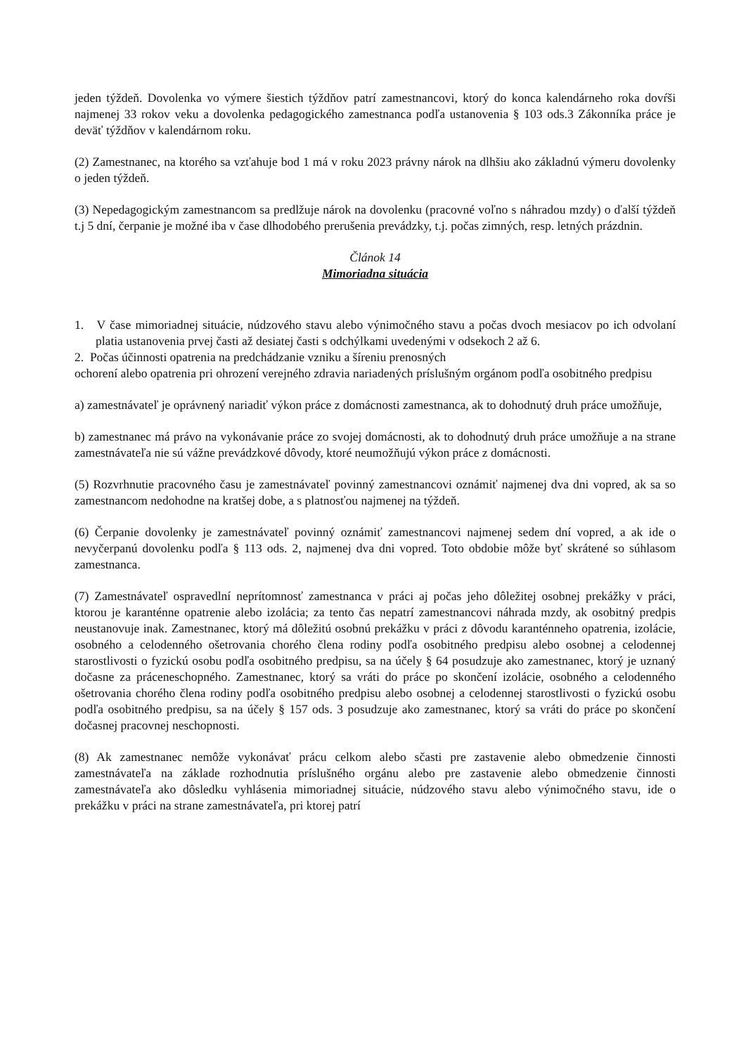jeden týždeň. Dovolenka vo výmere šiestich týždňov patrí zamestnancovi, ktorý do konca kalendárneho roka dovŕši najmenej 33 rokov veku a dovolenka pedagogického zamestnanca podľa ustanovenia § 103 ods.3 Zákonníka práce je deväť týždňov v kalendárnom roku.
(2) Zamestnanec, na ktorého sa vzťahuje bod 1 má v roku 2023 právny nárok na dlhšiu ako základnú výmeru dovolenky o jeden týždeň.
(3) Nepedagogickým zamestnancom sa predlžuje nárok na dovolenku (pracovné voľno s náhradou mzdy) o ďalší týždeň t.j 5 dní, čerpanie je možné iba v čase dlhodobého prerušenia prevádzky, t.j. počas zimných, resp. letných prázdnin.
Článok 14
Mimoriadna situácia
1. V čase mimoriadnej situácie, núdzového stavu alebo výnimočného stavu a počas dvoch mesiacov po ich odvolaní platia ustanovenia prvej časti až desiatej časti s odchýlkami uvedenými v odsekoch 2 až 6.
2. Počas účinnosti opatrenia na predchádzanie vzniku a šíreniu prenosných
ochorení alebo opatrenia pri ohrození verejného zdravia nariadených príslušným orgánom podľa osobitného predpisu
a) zamestnávateľ je oprávnený nariadiť výkon práce z domácnosti zamestnanca, ak to dohodnutý druh práce umožňuje,
b) zamestnanec má právo na vykonávanie práce zo svojej domácnosti, ak to dohodnutý druh práce umožňuje a na strane zamestnávateľa nie sú vážne prevádzkové dôvody, ktoré neumožňujú výkon práce z domácnosti.
(5) Rozvrhnutie pracovného času je zamestnávateľ povinný zamestnancovi oznámiť najmenej dva dni vopred, ak sa so zamestnancom nedohodne na kratšej dobe, a s platnosťou najmenej na týždeň.
(6) Čerpanie dovolenky je zamestnávateľ povinný oznámiť zamestnancovi najmenej sedem dní vopred, a ak ide o nevyčerpanú dovolenku podľa § 113 ods. 2, najmenej dva dni vopred. Toto obdobie môže byť skrátené so súhlasom zamestnanca.
(7) Zamestnávateľ ospravedlní neprítomnosť zamestnanca v práci aj počas jeho dôležitej osobnej prekážky v práci, ktorou je karanténne opatrenie alebo izolácia; za tento čas nepatrí zamestnancovi náhrada mzdy, ak osobitný predpis neustanovuje inak. Zamestnanec, ktorý má dôležitú osobnú prekážku v práci z dôvodu karanténneho opatrenia, izolácie, osobného a celodenného ošetrovania chorého člena rodiny podľa osobitného predpisu alebo osobnej a celodennej starostlivosti o fyzickú osobu podľa osobitného predpisu, sa na účely § 64 posudzuje ako zamestnanec, ktorý je uznaný dočasne za práceneschopného. Zamestnanec, ktorý sa vráti do práce po skončení izolácie, osobného a celodenného ošetrovania chorého člena rodiny podľa osobitného predpisu alebo osobnej a celodennej starostlivosti o fyzickú osobu podľa osobitného predpisu, sa na účely § 157 ods. 3 posudzuje ako zamestnanec, ktorý sa vráti do práce po skončení dočasnej pracovnej neschopnosti.
(8) Ak zamestnanec nemôže vykonávať prácu celkom alebo sčasti pre zastavenie alebo obmedzenie činnosti zamestnávateľa na základe rozhodnutia príslušného orgánu alebo pre zastavenie alebo obmedzenie činnosti zamestnávateľa ako dôsledku vyhlásenia mimoriadnej situácie, núdzového stavu alebo výnimočného stavu, ide o prekážku v práci na strane zamestnávateľa, pri ktorej patrí